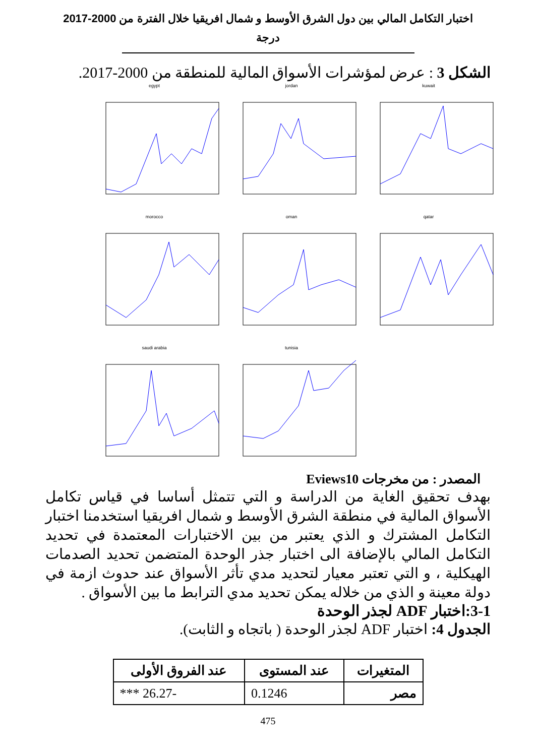اختبار التكامل المالي بين دول الشرق الأوسط و شمال افريقيا خلال الفترة من 2000-2017
درجة
الشكل 3 : عرض لمؤشرات الأسواق المالية للمنطقة من 2000-2017.
egypt
jordan
kuwait
morocco
oman
qatar
saudi arabia
tunisia
المصدر : من مخرجات Eviews10
بهدف تحقيق الغاية من الدراسة و التي تتمثل أساسا في قياس تكامل الأسواق المالية في منطقة الشرق الأوسط و شمال افريقيا استخدمنا اختبار التكامل المشترك و الذي يعتبر من بين الاختبارات المعتمدة في تحديد التكامل المالي بالإضافة الى اختبار جذر الوحدة المتضمن تحديد الصدمات الهيكلية ، و التي تعتبر معيار لتحديد مدي تأثر الأسواق عند حدوث ازمة في دولة معينة و الذي من خلاله يمكن تحديد مدي الترابط ما بين الأسواق .
3-1:اختبار ADF لجذر الوحدة
الجدول 4: اختبار ADF لجذر الوحدة ( باتجاه و الثابت).
| المتغيرات | عند المستوى | عند الفروق الأولى |
| --- | --- | --- |
| مصر | 0.1246 | -26.27 *** |
475